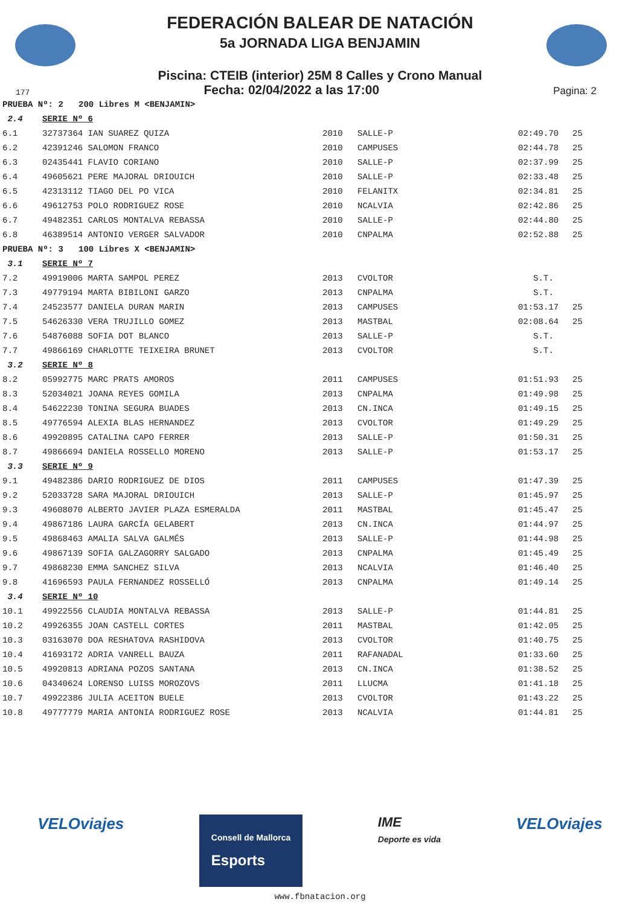FEDERACIÓN BALEAR DE NATACIÓN
5a JORNADA LIGA BENJAMIN
Piscina: CTEIB (interior) 25M 8 Calles y Crono Manual
177 Fecha: 02/04/2022 a las 17:00 Pagina: 2
| PRUEBA Nº: 2 200 Libres M <BENJAMIN> | | | | | |
| 2.4 | SERIE Nº 6 | | | | |
| 6.1 | 32737364 IAN SUAREZ QUIZA | 2010 | SALLE-P | 02:49.70 | 25 |
| 6.2 | 42391246 SALOMON FRANCO | 2010 | CAMPUSES | 02:44.78 | 25 |
| 6.3 | 02435441 FLAVIO CORIANO | 2010 | SALLE-P | 02:37.99 | 25 |
| 6.4 | 49605621 PERE MAJORAL DRIOUICH | 2010 | SALLE-P | 02:33.48 | 25 |
| 6.5 | 42313112 TIAGO DEL PO VICA | 2010 | FELANITX | 02:34.81 | 25 |
| 6.6 | 49612753 POLO RODRIGUEZ ROSE | 2010 | NCALVIA | 02:42.86 | 25 |
| 6.7 | 49482351 CARLOS MONTALVA REBASSA | 2010 | SALLE-P | 02:44.80 | 25 |
| 6.8 | 46389514 ANTONIO VERGER SALVADOR | 2010 | CNPALMA | 02:52.88 | 25 |
| PRUEBA Nº: 3 100 Libres X <BENJAMIN> | | | | | |
| 3.1 | SERIE Nº 7 | | | | |
| 7.2 | 49919006 MARTA SAMPOL PEREZ | 2013 | CVOLTOR | S.T. | |
| 7.3 | 49779194 MARTA BIBILONI GARZO | 2013 | CNPALMA | S.T. | |
| 7.4 | 24523577 DANIELA DURAN MARIN | 2013 | CAMPUSES | 01:53.17 | 25 |
| 7.5 | 54626330 VERA TRUJILLO GOMEZ | 2013 | MASTBAL | 02:08.64 | 25 |
| 7.6 | 54876088 SOFIA DOT BLANCO | 2013 | SALLE-P | S.T. | |
| 7.7 | 49866169 CHARLOTTE TEIXEIRA BRUNET | 2013 | CVOLTOR | S.T. | |
| 3.2 | SERIE Nº 8 | | | | |
| 8.2 | 05992775 MARC PRATS AMOROS | 2011 | CAMPUSES | 01:51.93 | 25 |
| 8.3 | 52034021 JOANA REYES GOMILA | 2013 | CNPALMA | 01:49.98 | 25 |
| 8.4 | 54622230 TONINA SEGURA BUADES | 2013 | CN.INCA | 01:49.15 | 25 |
| 8.5 | 49776594 ALEXIA BLAS HERNANDEZ | 2013 | CVOLTOR | 01:49.29 | 25 |
| 8.6 | 49920895 CATALINA CAPO FERRER | 2013 | SALLE-P | 01:50.31 | 25 |
| 8.7 | 49866694 DANIELA ROSSELLO MORENO | 2013 | SALLE-P | 01:53.17 | 25 |
| 3.3 | SERIE Nº 9 | | | | |
| 9.1 | 49482386 DARIO RODRIGUEZ DE DIOS | 2011 | CAMPUSES | 01:47.39 | 25 |
| 9.2 | 52033728 SARA MAJORAL DRIOUICH | 2013 | SALLE-P | 01:45.97 | 25 |
| 9.3 | 49608070 ALBERTO JAVIER PLAZA ESMERALDA | 2011 | MASTBAL | 01:45.47 | 25 |
| 9.4 | 49867186 LAURA GARCÍA GELABERT | 2013 | CN.INCA | 01:44.97 | 25 |
| 9.5 | 49868463 AMALIA SALVA GALMÉS | 2013 | SALLE-P | 01:44.98 | 25 |
| 9.6 | 49867139 SOFIA GALZAGORRY SALGADO | 2013 | CNPALMA | 01:45.49 | 25 |
| 9.7 | 49868230 EMMA SANCHEZ SILVA | 2013 | NCALVIA | 01:46.40 | 25 |
| 9.8 | 41696593 PAULA FERNANDEZ ROSSELLÓ | 2013 | CNPALMA | 01:49.14 | 25 |
| 3.4 | SERIE Nº 10 | | | | |
| 10.1 | 49922556 CLAUDIA MONTALVA REBASSA | 2013 | SALLE-P | 01:44.81 | 25 |
| 10.2 | 49926355 JOAN CASTELL CORTES | 2011 | MASTBAL | 01:42.05 | 25 |
| 10.3 | 03163070 DOA RESHATOVA RASHIDOVA | 2013 | CVOLTOR | 01:40.75 | 25 |
| 10.4 | 41693172 ADRIA VANRELL BAUZA | 2011 | RAFANADAL | 01:33.60 | 25 |
| 10.5 | 49920813 ADRIANA POZOS SANTANA | 2013 | CN.INCA | 01:38.52 | 25 |
| 10.6 | 04340624 LORENSO LUISS MOROZOVS | 2011 | LLUCMA | 01:41.18 | 25 |
| 10.7 | 49922386 JULIA ACEITON BUELE | 2013 | CVOLTOR | 01:43.22 | 25 |
| 10.8 | 49777779 MARIA ANTONIA RODRIGUEZ ROSE | 2013 | NCALVIA | 01:44.81 | 25 |
VELOviajes Consell de Mallorca
Esports IME
Deporte es vida VELOviajes
www.fbnatacion.org